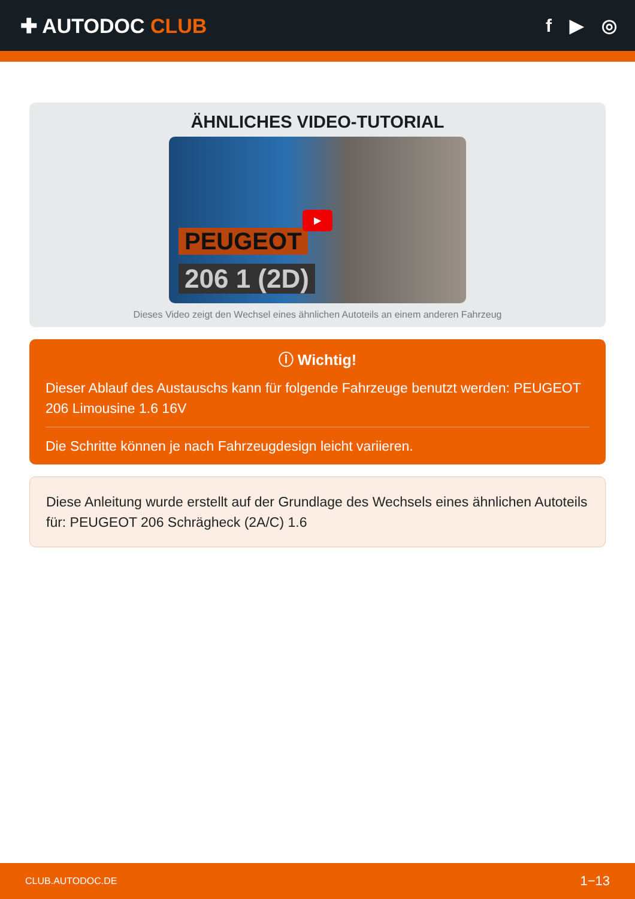✚ AUTODOC CLUB f ▶ ◎
ÄHNLICHES VIDEO-TUTORIAL
PEUGEOT
206 1 (2D)
▶
Dieses Video zeigt den Wechsel eines ähnlichen Autoteils an einem anderen Fahrzeug
ⓘ Wichtig!
Dieser Ablauf des Austauschs kann für folgende Fahrzeuge benutzt werden: PEUGEOT 206 Limousine 1.6 16V
Die Schritte können je nach Fahrzeugdesign leicht variieren.
Diese Anleitung wurde erstellt auf der Grundlage des Wechsels eines ähnlichen Autoteils für: PEUGEOT 206 Schrägheck (2A/C) 1.6
CLUB.AUTODOC.DE 1−13